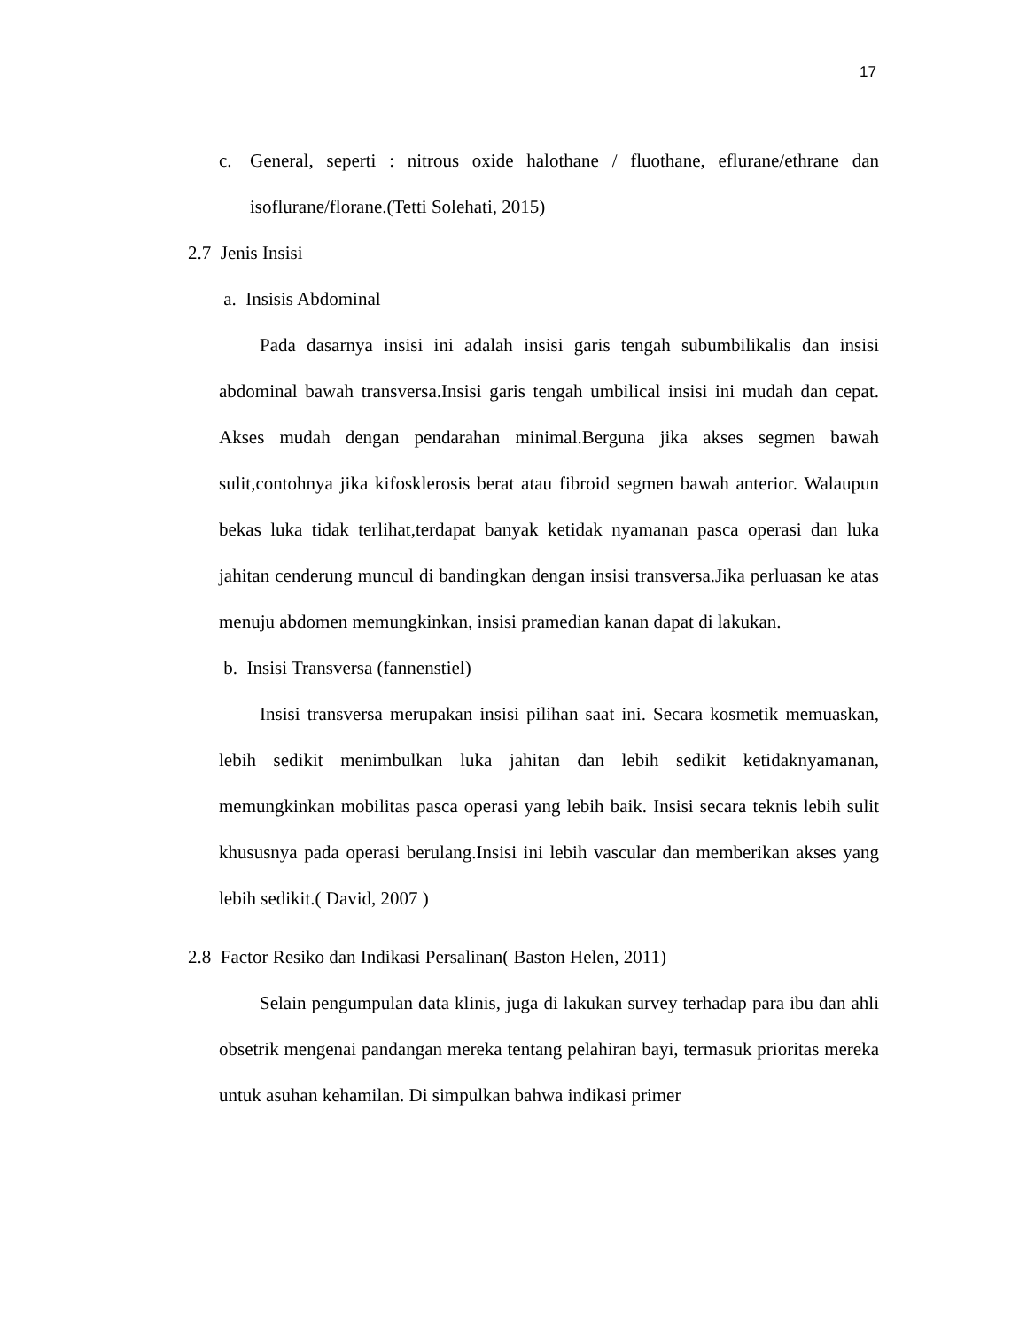17
c. General, seperti : nitrous oxide halothane / fluothane, eflurane/ethrane dan isoflurane/florane.(Tetti Solehati, 2015)
2.7 Jenis Insisi
a. Insisis Abdominal
Pada dasarnya insisi ini adalah insisi garis tengah subumbilikalis dan insisi abdominal bawah transversa.Insisi garis tengah umbilical insisi ini mudah dan cepat. Akses mudah dengan pendarahan minimal.Berguna jika akses segmen bawah sulit,contohnya jika kifosklerosis berat atau fibroid segmen bawah anterior. Walaupun bekas luka tidak terlihat,terdapat banyak ketidak nyamanan pasca operasi dan luka jahitan cenderung muncul di bandingkan dengan insisi transversa.Jika perluasan ke atas menuju abdomen memungkinkan, insisi pramedian kanan dapat di lakukan.
b. Insisi Transversa (fannenstiel)
Insisi transversa merupakan insisi pilihan saat ini. Secara kosmetik memuaskan, lebih sedikit menimbulkan luka jahitan dan lebih sedikit ketidaknyamanan, memungkinkan mobilitas pasca operasi yang lebih baik. Insisi secara teknis lebih sulit khususnya pada operasi berulang.Insisi ini lebih vascular dan memberikan akses yang lebih sedikit.( David, 2007 )
2.8 Factor Resiko dan Indikasi Persalinan( Baston Helen, 2011)
Selain pengumpulan data klinis, juga di lakukan survey terhadap para ibu dan ahli obsetrik mengenai pandangan mereka tentang pelahiran bayi, termasuk prioritas mereka untuk asuhan kehamilan. Di simpulkan bahwa indikasi primer